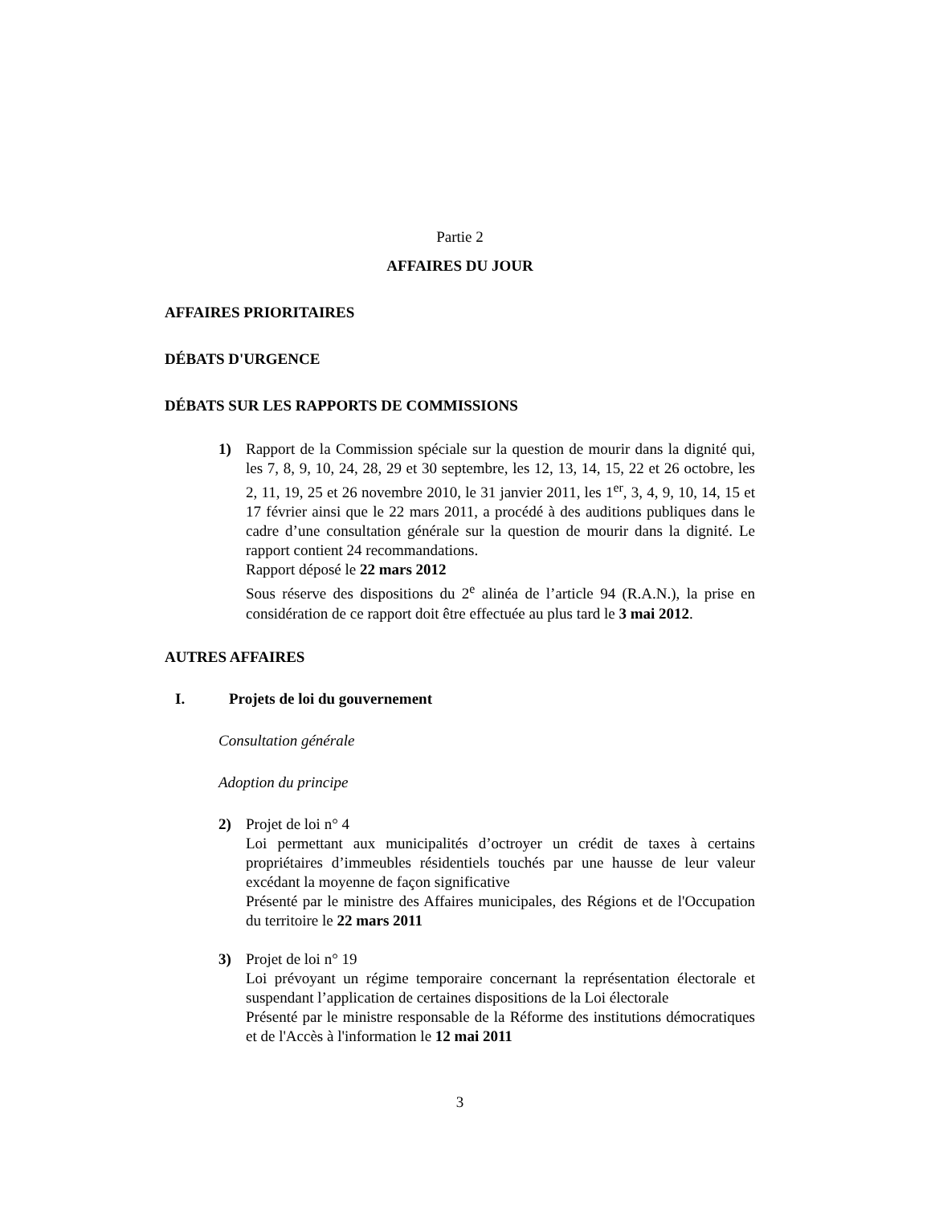Partie 2
AFFAIRES DU JOUR
AFFAIRES PRIORITAIRES
DÉBATS D'URGENCE
DÉBATS SUR LES RAPPORTS DE COMMISSIONS
1) Rapport de la Commission spéciale sur la question de mourir dans la dignité qui, les 7, 8, 9, 10, 24, 28, 29 et 30 septembre, les 12, 13, 14, 15, 22 et 26 octobre, les 2, 11, 19, 25 et 26 novembre 2010, le 31 janvier 2011, les 1<sup>er</sup>, 3, 4, 9, 10, 14, 15 et 17 février ainsi que le 22 mars 2011, a procédé à des auditions publiques dans le cadre d’une consultation générale sur la question de mourir dans la dignité. Le rapport contient 24 recommandations.
Rapport déposé le 22 mars 2012
Sous réserve des dispositions du 2<sup>e</sup> alinéa de l’article 94 (R.A.N.), la prise en considération de ce rapport doit être effectuée au plus tard le 3 mai 2012.
AUTRES AFFAIRES
I. Projets de loi du gouvernement
Consultation générale
Adoption du principe
2) Projet de loi n° 4
Loi permettant aux municipalités d’octroyer un crédit de taxes à certains propriétaires d’immeubles résidentiels touchés par une hausse de leur valeur excédant la moyenne de façon significative
Présenté par le ministre des Affaires municipales, des Régions et de l'Occupation du territoire le 22 mars 2011
3) Projet de loi n° 19
Loi prévoyant un régime temporaire concernant la représentation électorale et suspendant l’application de certaines dispositions de la Loi électorale
Présenté par le ministre responsable de la Réforme des institutions démocratiques et de l'Accès à l'information le 12 mai 2011
3